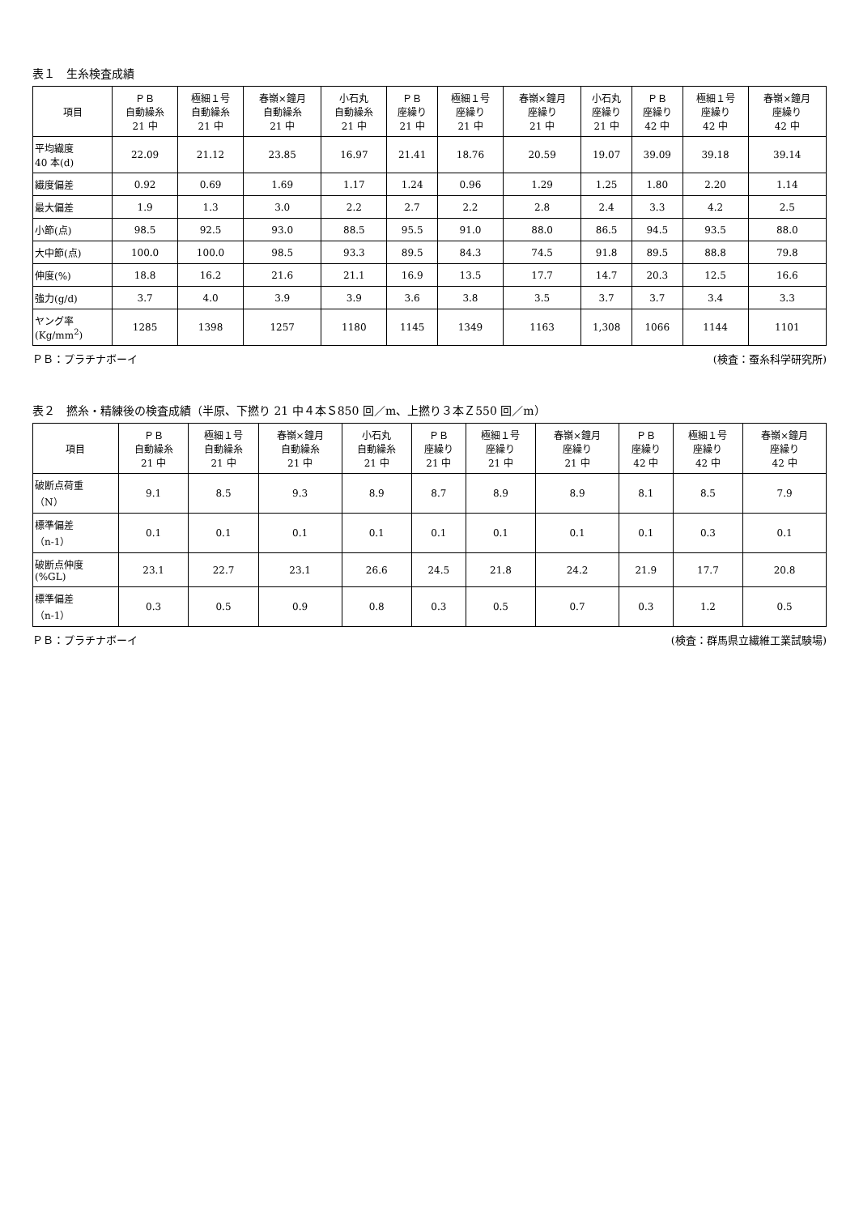表１　生糸検査成績
| 項目 | ＰＢ 自動繰糸 21 中 | 極細１号 自動繰糸 21 中 | 春嶺×鐘月 自動繰糸 21 中 | 小石丸 自動繰糸 21 中 | ＰＢ 座繰り 21 中 | 極細１号 座繰り 21 中 | 春嶺×鐘月 座繰り 21 中 | 小石丸 座繰り 21 中 | ＰＢ 座繰り 42 中 | 極細１号 座繰り 42 中 | 春嶺×鐘月 座繰り 42 中 |
| --- | --- | --- | --- | --- | --- | --- | --- | --- | --- | --- | --- |
| 平均繊度 40 本(d) | 22.09 | 21.12 | 23.85 | 16.97 | 21.41 | 18.76 | 20.59 | 19.07 | 39.09 | 39.18 | 39.14 |
| 繊度偏差 | 0.92 | 0.69 | 1.69 | 1.17 | 1.24 | 0.96 | 1.29 | 1.25 | 1.80 | 2.20 | 1.14 |
| 最大偏差 | 1.9 | 1.3 | 3.0 | 2.2 | 2.7 | 2.2 | 2.8 | 2.4 | 3.3 | 4.2 | 2.5 |
| 小節(点) | 98.5 | 92.5 | 93.0 | 88.5 | 95.5 | 91.0 | 88.0 | 86.5 | 94.5 | 93.5 | 88.0 |
| 大中節(点) | 100.0 | 100.0 | 98.5 | 93.3 | 89.5 | 84.3 | 74.5 | 91.8 | 89.5 | 88.8 | 79.8 |
| 伸度(%) | 18.8 | 16.2 | 21.6 | 21.1 | 16.9 | 13.5 | 17.7 | 14.7 | 20.3 | 12.5 | 16.6 |
| 強力(g/d) | 3.7 | 4.0 | 3.9 | 3.9 | 3.6 | 3.8 | 3.5 | 3.7 | 3.7 | 3.4 | 3.3 |
| ヤング率 (Kg/mm<sup>2</sup>) | 1285 | 1398 | 1257 | 1180 | 1145 | 1349 | 1163 | 1,308 | 1066 | 1144 | 1101 |
ＰＢ：プラチナボーイ (検査：蚕糸科学研究所)
表２　撚糸・精練後の検査成績（半原、下撚り 21 中４本Ｓ850 回／m、上撚り３本Ｚ550 回／m）
| 項目 | ＰＢ 自動繰糸 21 中 | 極細１号 自動繰糸 21 中 | 春嶺×鐘月 自動繰糸 21 中 | 小石丸 自動繰糸 21 中 | ＰＢ 座繰り 21 中 | 極細１号 座繰り 21 中 | 春嶺×鐘月 座繰り 21 中 | ＰＢ 座繰り 42 中 | 極細１号 座繰り 42 中 | 春嶺×鐘月 座繰り 42 中 |
| --- | --- | --- | --- | --- | --- | --- | --- | --- | --- | --- |
| 破断点荷重 （N） | 9.1 | 8.5 | 9.3 | 8.9 | 8.7 | 8.9 | 8.9 | 8.1 | 8.5 | 7.9 |
| 標準偏差 （n-1） | 0.1 | 0.1 | 0.1 | 0.1 | 0.1 | 0.1 | 0.1 | 0.1 | 0.3 | 0.1 |
| 破断点伸度 (%GL) | 23.1 | 22.7 | 23.1 | 26.6 | 24.5 | 21.8 | 24.2 | 21.9 | 17.7 | 20.8 |
| 標準偏差 （n-1） | 0.3 | 0.5 | 0.9 | 0.8 | 0.3 | 0.5 | 0.7 | 0.3 | 1.2 | 0.5 |
ＰＢ：プラチナボーイ (検査：群馬県立繊維工業試験場)